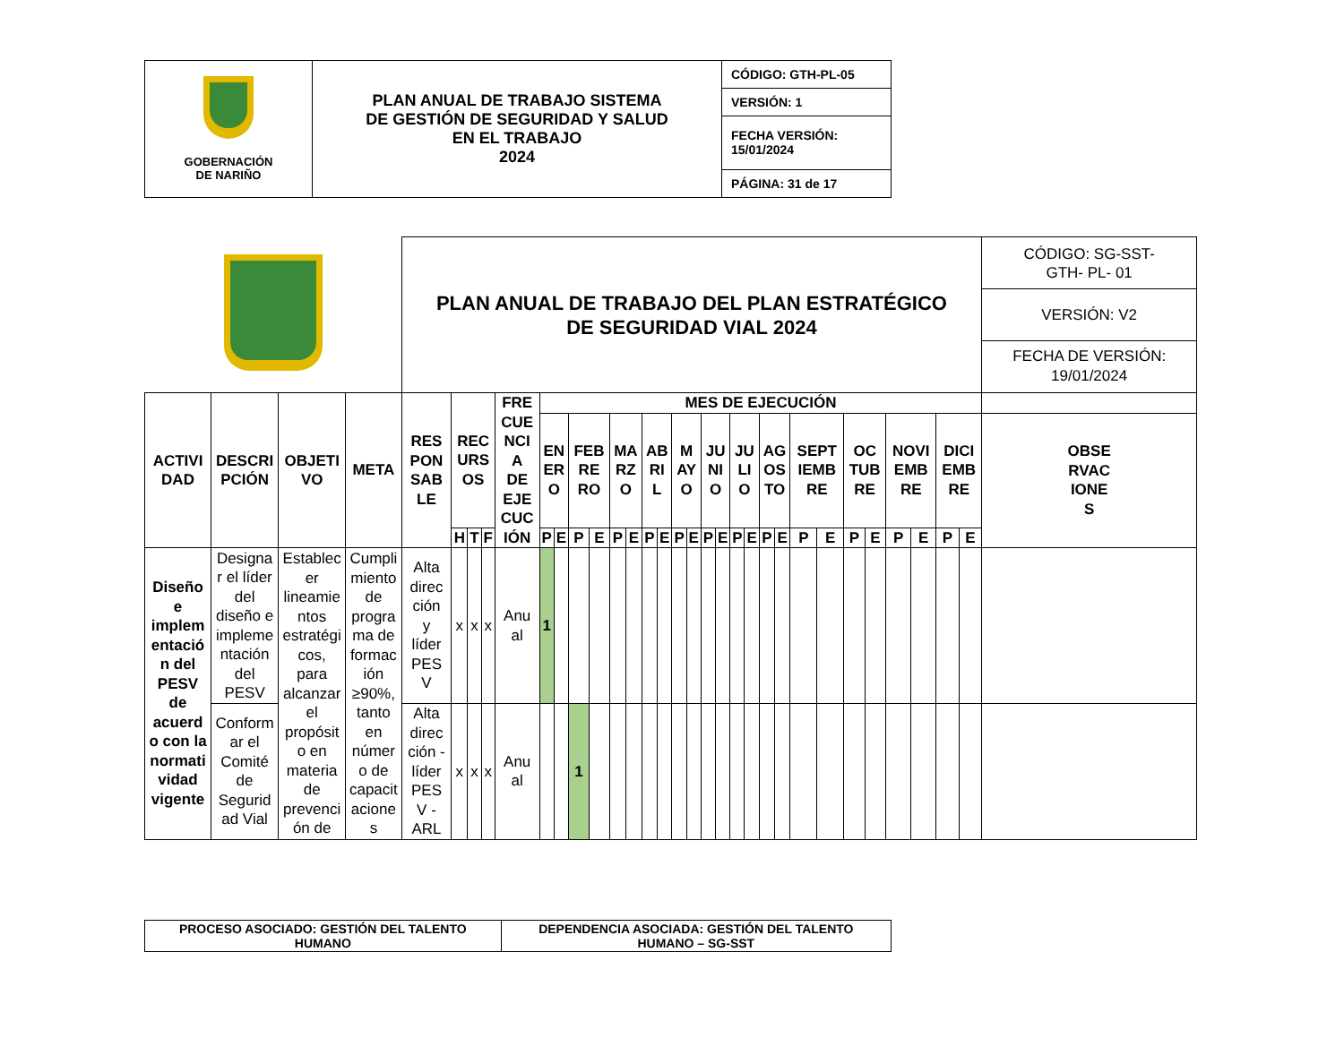| GOBERNACIÓN DE NARIÑO | PLAN ANUAL DE TRABAJO SISTEMA DE GESTIÓN DE SEGURIDAD Y SALUD EN EL TRABAJO 2024 | CÓDIGO: GTH-PL-05 |
| | | VERSIÓN: 1 |
| | | FECHA VERSIÓN: 15/01/2024 |
| | | PÁGINA: 31 de 17 |
| | | | | PLAN ANUAL DE TRABAJO DEL PLAN ESTRATÉGICO DE SEGURIDAD VIAL 2024 | | | | | | | | | | | | | | | | | | | | | | | | | | | | | CÓDIGO: SG-SST- GTH- PL- 01 VERSIÓN: V2 FECHA DE VERSIÓN: 19/01/2024 |
| ACTIVI DAD | DESCRI PCIÓN | OBJETI VO | META | RES PON SAB LE | REC URS OS | | | FRE CUE NCI A DE EJE CUC IÓN | MES DE EJECUCIÓN | | | | | | | | | | | | | | | | | | | | | | | | |
| | | | | | | | | | EN ER O | | FEB RE RO | | MA RZ O | | AB RI L | | M AY O | | JU NI O | | JU LI O | | AG OS TO | | SEPT IEMB RE | | OC TUB RE | | NOVI EMB RE | | DICI EMB RE | | OBSE RVAC IONE S |
| | | | | | H | T | F | | P | E | P | E | P | E | P | E | P | E | P | E | P | E | P | E | P | E | P | E | P | E | P | E | |
| Diseño e implem entació n del PESV de acuerd o con la normati vidad vigente | Designa r el líder del diseño e impleme ntación del PESV | Establec er lineamie ntos estratégi cos, para alcanzar el propósit o en materia de prevenci ón de | Cumpli miento de progra ma de formac ión ≥90%, tanto en númer o de capacit acione s | Alta direc ción y líder PES V | x | x | x | Anu al | 1 | | | | | | | | | | | | | | | | | | | | | | | | |
| | Conform ar el Comité de Segurid ad Vial | | | Alta direc ción - líder PES V - ARL | x | x | x | Anu al | | | 1 | | | | | | | | | | | | | | | | | | | | | | |
| PROCESO ASOCIADO: GESTIÓN DEL TALENTO HUMANO | DEPENDENCIA ASOCIADA: GESTIÓN DEL TALENTO HUMANO – SG-SST |